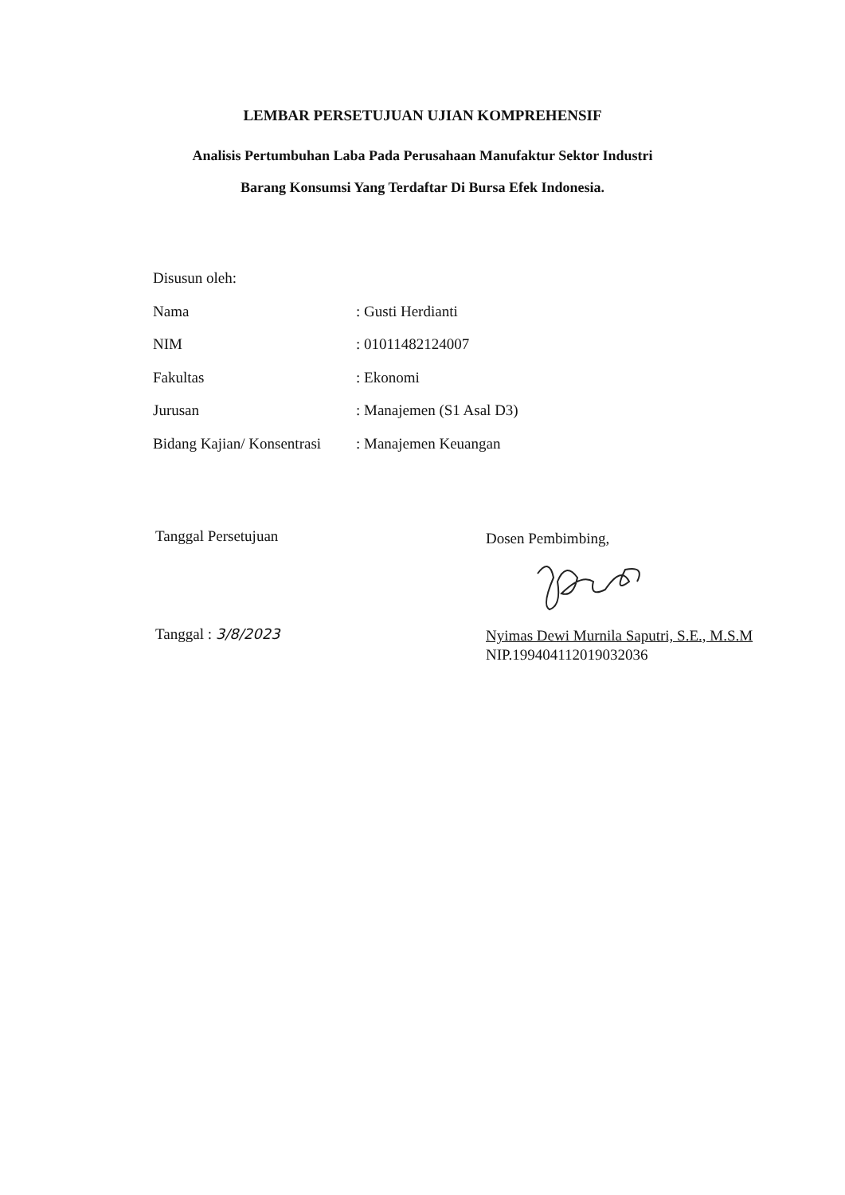LEMBAR PERSETUJUAN UJIAN KOMPREHENSIF
Analisis Pertumbuhan Laba Pada Perusahaan Manufaktur Sektor Industri
Barang Konsumsi Yang Terdaftar Di Bursa Efek Indonesia.
Disusun oleh:
| Nama | : Gusti Herdianti |
| NIM | : 01011482124007 |
| Fakultas | : Ekonomi |
| Jurusan | : Manajemen (S1 Asal D3) |
| Bidang Kajian/ Konsentrasi | : Manajemen Keuangan |
Tanggal Persetujuan Dosen Pembimbing,
Tanggal : 3/8/2023
Nyimas Dewi Murnila Saputri, S.E., M.S.M
NIP.199404112019032036